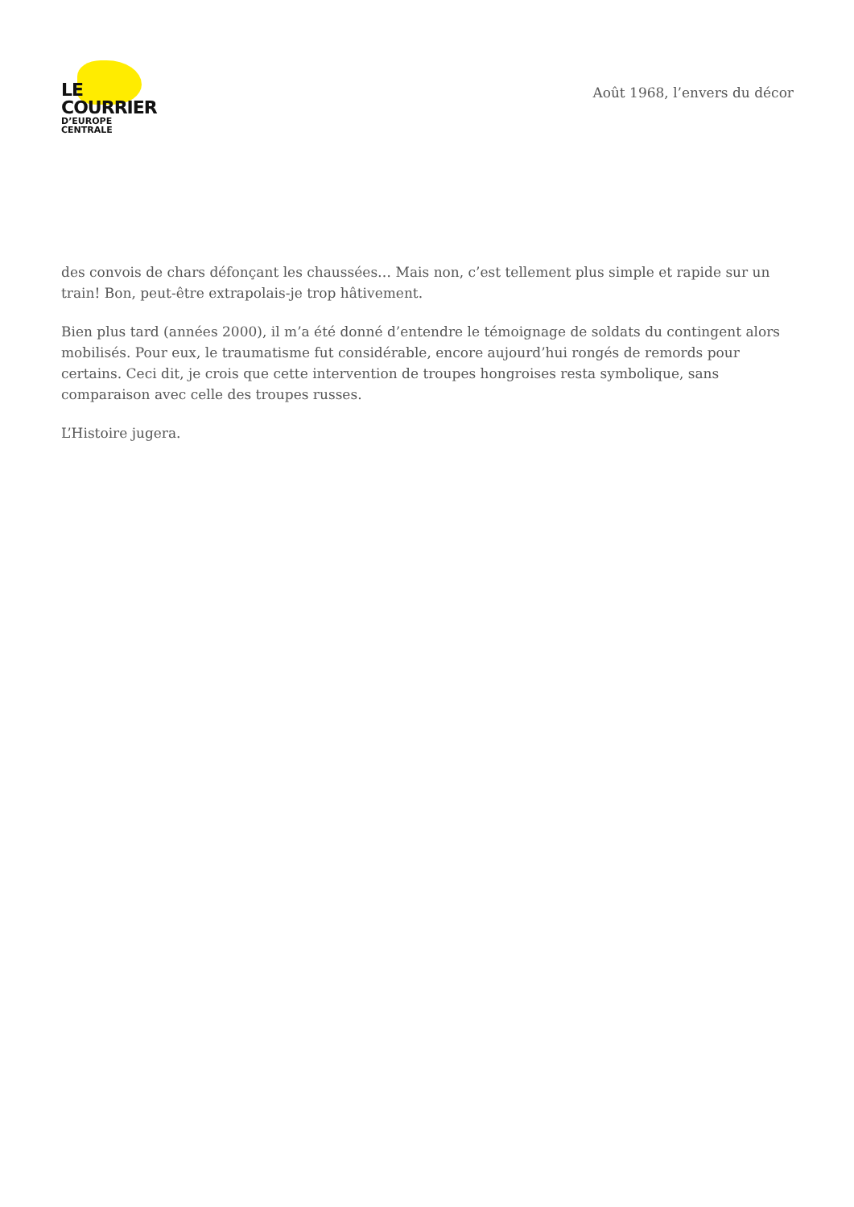LE COURRIER
D’EUROPE CENTRALE
Août 1968, l’envers du décor
des convois de chars défonçant les chaussées… Mais non, c’est tellement plus simple et rapide sur un train! Bon, peut-être extrapolais-je trop hâtivement.
Bien plus tard (années 2000), il m’a été donné d’entendre le témoignage de soldats du contingent alors mobilisés. Pour eux, le traumatisme fut considérable, encore aujourd’hui rongés de remords pour certains. Ceci dit, je crois que cette intervention de troupes hongroises resta symbolique, sans comparaison avec celle des troupes russes.
L’Histoire jugera.